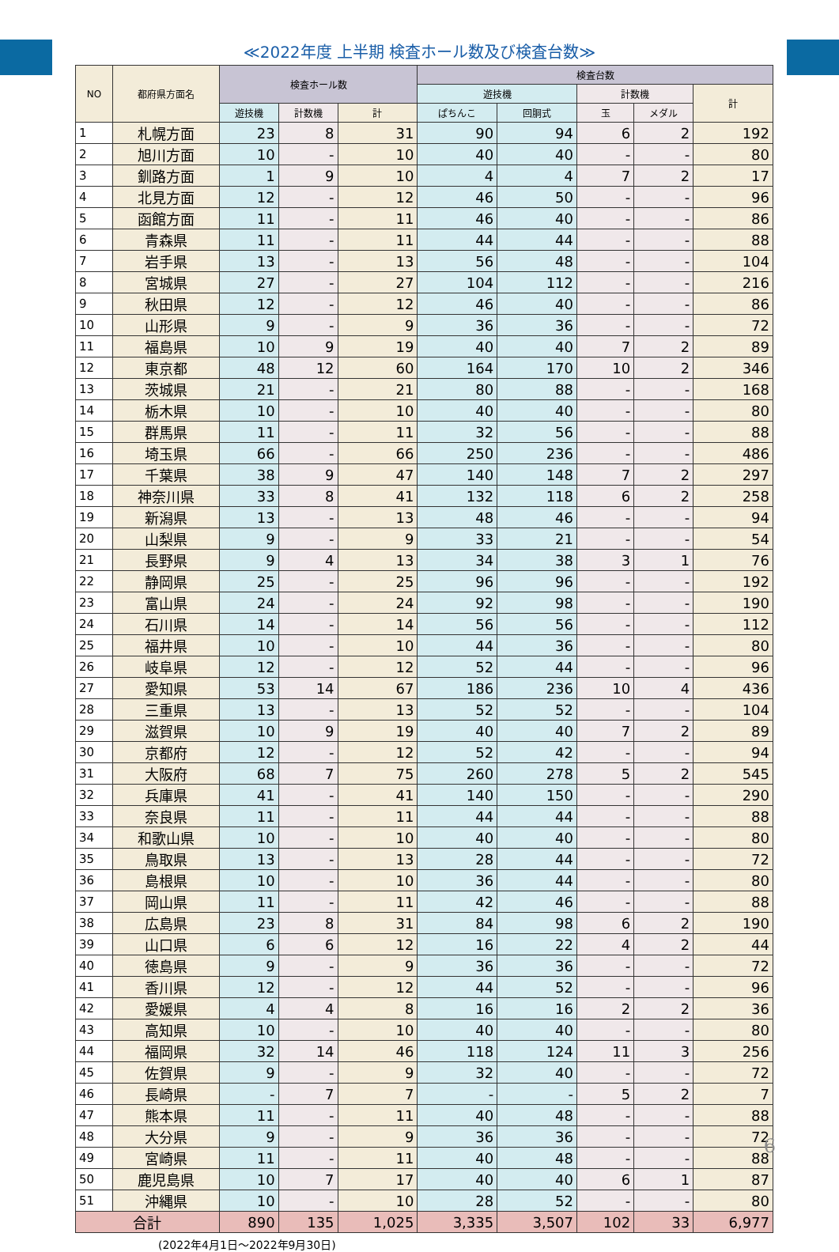≪2022年度 上半期 検査ホール数及び検査台数≫
| NO | 都府県方面名 | 検査ホール数 | | | 検査台数 | | | | |
| --- | --- | --- | --- | --- | --- | --- | --- | --- | --- |
| | | | | | 遊技機 | | 計数機 | | 計 |
| | | 遊技機 | 計数機 | 計 | ぱちんこ | 回胴式 | 玉 | メダル | |
| 1 | 札幌方面 | 23 | 8 | 31 | 90 | 94 | 6 | 2 | 192 |
| 2 | 旭川方面 | 10 | - | 10 | 40 | 40 | - | - | 80 |
| 3 | 釧路方面 | 1 | 9 | 10 | 4 | 4 | 7 | 2 | 17 |
| 4 | 北見方面 | 12 | - | 12 | 46 | 50 | - | - | 96 |
| 5 | 函館方面 | 11 | - | 11 | 46 | 40 | - | - | 86 |
| 6 | 青森県 | 11 | - | 11 | 44 | 44 | - | - | 88 |
| 7 | 岩手県 | 13 | - | 13 | 56 | 48 | - | - | 104 |
| 8 | 宮城県 | 27 | - | 27 | 104 | 112 | - | - | 216 |
| 9 | 秋田県 | 12 | - | 12 | 46 | 40 | - | - | 86 |
| 10 | 山形県 | 9 | - | 9 | 36 | 36 | - | - | 72 |
| 11 | 福島県 | 10 | 9 | 19 | 40 | 40 | 7 | 2 | 89 |
| 12 | 東京都 | 48 | 12 | 60 | 164 | 170 | 10 | 2 | 346 |
| 13 | 茨城県 | 21 | - | 21 | 80 | 88 | - | - | 168 |
| 14 | 栃木県 | 10 | - | 10 | 40 | 40 | - | - | 80 |
| 15 | 群馬県 | 11 | - | 11 | 32 | 56 | - | - | 88 |
| 16 | 埼玉県 | 66 | - | 66 | 250 | 236 | - | - | 486 |
| 17 | 千葉県 | 38 | 9 | 47 | 140 | 148 | 7 | 2 | 297 |
| 18 | 神奈川県 | 33 | 8 | 41 | 132 | 118 | 6 | 2 | 258 |
| 19 | 新潟県 | 13 | - | 13 | 48 | 46 | - | - | 94 |
| 20 | 山梨県 | 9 | - | 9 | 33 | 21 | - | - | 54 |
| 21 | 長野県 | 9 | 4 | 13 | 34 | 38 | 3 | 1 | 76 |
| 22 | 静岡県 | 25 | - | 25 | 96 | 96 | - | - | 192 |
| 23 | 富山県 | 24 | - | 24 | 92 | 98 | - | - | 190 |
| 24 | 石川県 | 14 | - | 14 | 56 | 56 | - | - | 112 |
| 25 | 福井県 | 10 | - | 10 | 44 | 36 | - | - | 80 |
| 26 | 岐阜県 | 12 | - | 12 | 52 | 44 | - | - | 96 |
| 27 | 愛知県 | 53 | 14 | 67 | 186 | 236 | 10 | 4 | 436 |
| 28 | 三重県 | 13 | - | 13 | 52 | 52 | - | - | 104 |
| 29 | 滋賀県 | 10 | 9 | 19 | 40 | 40 | 7 | 2 | 89 |
| 30 | 京都府 | 12 | - | 12 | 52 | 42 | - | - | 94 |
| 31 | 大阪府 | 68 | 7 | 75 | 260 | 278 | 5 | 2 | 545 |
| 32 | 兵庫県 | 41 | - | 41 | 140 | 150 | - | - | 290 |
| 33 | 奈良県 | 11 | - | 11 | 44 | 44 | - | - | 88 |
| 34 | 和歌山県 | 10 | - | 10 | 40 | 40 | - | - | 80 |
| 35 | 鳥取県 | 13 | - | 13 | 28 | 44 | - | - | 72 |
| 36 | 島根県 | 10 | - | 10 | 36 | 44 | - | - | 80 |
| 37 | 岡山県 | 11 | - | 11 | 42 | 46 | - | - | 88 |
| 38 | 広島県 | 23 | 8 | 31 | 84 | 98 | 6 | 2 | 190 |
| 39 | 山口県 | 6 | 6 | 12 | 16 | 22 | 4 | 2 | 44 |
| 40 | 徳島県 | 9 | - | 9 | 36 | 36 | - | - | 72 |
| 41 | 香川県 | 12 | - | 12 | 44 | 52 | - | - | 96 |
| 42 | 愛媛県 | 4 | 4 | 8 | 16 | 16 | 2 | 2 | 36 |
| 43 | 高知県 | 10 | - | 10 | 40 | 40 | - | - | 80 |
| 44 | 福岡県 | 32 | 14 | 46 | 118 | 124 | 11 | 3 | 256 |
| 45 | 佐賀県 | 9 | - | 9 | 32 | 40 | - | - | 72 |
| 46 | 長崎県 | - | 7 | 7 | - | - | 5 | 2 | 7 |
| 47 | 熊本県 | 11 | - | 11 | 40 | 48 | - | - | 88 |
| 48 | 大分県 | 9 | - | 9 | 36 | 36 | - | - | 72 |
| 49 | 宮崎県 | 11 | - | 11 | 40 | 48 | - | - | 88 |
| 50 | 鹿児島県 | 10 | 7 | 17 | 40 | 40 | 6 | 1 | 87 |
| 51 | 沖縄県 | 10 | - | 10 | 28 | 52 | - | - | 80 |
| 合計 | | 890 | 135 | 1,025 | 3,335 | 3,507 | 102 | 33 | 6,977 |
(2022年4月1日～2022年9月30日)
6